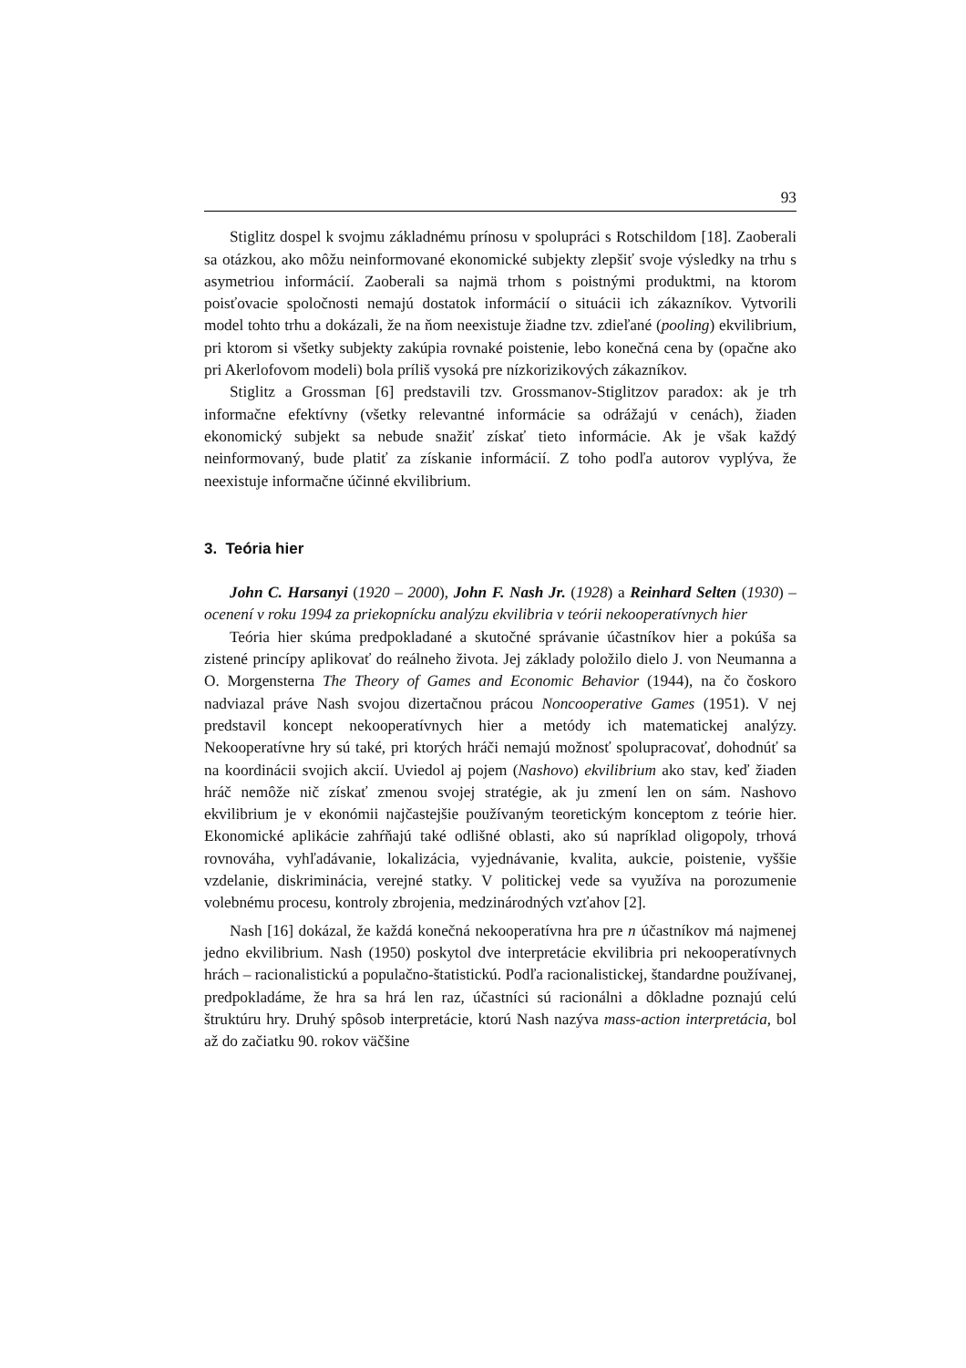93
Stiglitz dospel k svojmu základnému prínosu v spolupráci s Rotschildom [18]. Zaoberali sa otázkou, ako môžu neinformované ekonomické subjekty zlepšiť svoje výsledky na trhu s asymetriou informácií. Zaoberali sa najmä trhom s poistnými produktmi, na ktorom poisťovacie spoločnosti nemajú dostatok informácií o situácii ich zákazníkov. Vytvorili model tohto trhu a dokázali, že na ňom neexistuje žiadne tzv. zdieľané (pooling) ekvilibrium, pri ktorom si všetky subjekty zakúpia rovnaké poistenie, lebo konečná cena by (opačne ako pri Akerlofovom modeli) bola príliš vysoká pre nízkorizikových zákazníkov.
Stiglitz a Grossman [6] predstavili tzv. Grossmanov-Stiglitzov paradox: ak je trh informačne efektívny (všetky relevantné informácie sa odrážajú v cenách), žiaden ekonomický subjekt sa nebude snažiť získať tieto informácie. Ak je však každý neinformovaný, bude platiť za získanie informácií. Z toho podľa autorov vyplýva, že neexistuje informačne účinné ekvilibrium.
3. Teória hier
John C. Harsanyi (1920 – 2000), John F. Nash Jr. (1928) a Reinhard Selten (1930) – ocenení v roku 1994 za priekopnícku analýzu ekvilibria v teórii nekooperatívnych hier
Teória hier skúma predpokladané a skutočné správanie účastníkov hier a pokúša sa zistené princípy aplikovať do reálneho života. Jej základy položilo dielo J. von Neumanna a O. Morgensterna The Theory of Games and Economic Behavior (1944), na čo čoskoro nadviazal práve Nash svojou dizertačnou prácou Noncooperative Games (1951). V nej predstavil koncept nekooperatívnych hier a metódy ich matematickej analýzy. Nekooperatívne hry sú také, pri ktorých hráči nemajú možnosť spolupracovať, dohodnúť sa na koordinácii svojich akcií. Uviedol aj pojem (Nashovo) ekvilibrium ako stav, keď žiaden hráč nemôže nič získať zmenou svojej stratégie, ak ju zmení len on sám. Nashovo ekvilibrium je v ekonómii najčastejšie používaným teoretickým konceptom z teórie hier. Ekonomické aplikácie zahŕňajú také odlišné oblasti, ako sú napríklad oligopoly, trhová rovnováha, vyhľadávanie, lokalizácia, vyjednávanie, kvalita, aukcie, poistenie, vyššie vzdelanie, diskriminácia, verejné statky. V politickej vede sa využíva na porozumenie volebnému procesu, kontroly zbrojenia, medzinárodných vzťahov [2].
Nash [16] dokázal, že každá konečná nekooperatívna hra pre n účastníkov má najmenej jedno ekvilibrium. Nash (1950) poskytol dve interpretácie ekvilibria pri nekooperatívnych hrách – racionalistickú a populačno-štatistickú. Podľa racionalistickej, štandardne používanej, predpokladáme, že hra sa hrá len raz, účastníci sú racionálni a dôkladne poznajú celú štruktúru hry. Druhý spôsob interpretácie, ktorú Nash nazýva mass-action interpretácia, bol až do začiatku 90. rokov väčšine